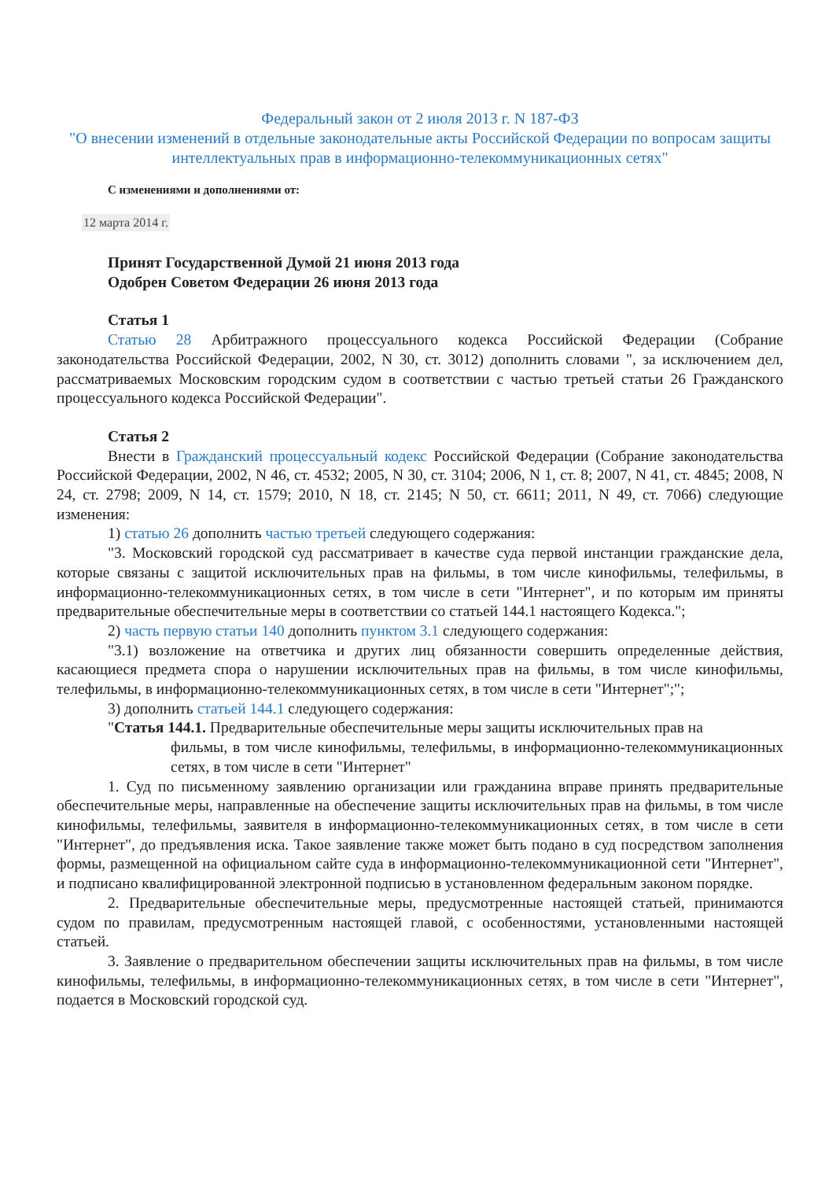Федеральный закон от 2 июля 2013 г. N 187-ФЗ
"О внесении изменений в отдельные законодательные акты Российской Федерации по вопросам защиты интеллектуальных прав в информационно-телекоммуникационных сетях"
С изменениями и дополнениями от:
12 марта 2014 г.
Принят Государственной Думой 21 июня 2013 года
Одобрен Советом Федерации 26 июня 2013 года
Статья 1
Статью 28 Арбитражного процессуального кодекса Российской Федерации (Собрание законодательства Российской Федерации, 2002, N 30, ст. 3012) дополнить словами ", за исключением дел, рассматриваемых Московским городским судом в соответствии с частью третьей статьи 26 Гражданского процессуального кодекса Российской Федерации".
Статья 2
Внести в Гражданский процессуальный кодекс Российской Федерации (Собрание законодательства Российской Федерации, 2002, N 46, ст. 4532; 2005, N 30, ст. 3104; 2006, N 1, ст. 8; 2007, N 41, ст. 4845; 2008, N 24, ст. 2798; 2009, N 14, ст. 1579; 2010, N 18, ст. 2145; N 50, ст. 6611; 2011, N 49, ст. 7066) следующие изменения:
1) статью 26 дополнить частью третьей следующего содержания:
"3. Московский городской суд рассматривает в качестве суда первой инстанции гражданские дела, которые связаны с защитой исключительных прав на фильмы, в том числе кинофильмы, телефильмы, в информационно-телекоммуникационных сетях, в том числе в сети "Интернет", и по которым им приняты предварительные обеспечительные меры в соответствии со статьей 144.1 настоящего Кодекса.";
2) часть первую статьи 140 дополнить пунктом 3.1 следующего содержания:
"3.1) возложение на ответчика и других лиц обязанности совершить определенные действия, касающиеся предмета спора о нарушении исключительных прав на фильмы, в том числе кинофильмы, телефильмы, в информационно-телекоммуникационных сетях, в том числе в сети "Интернет";";
3) дополнить статьей 144.1 следующего содержания:
"Статья 144.1. Предварительные обеспечительные меры защиты исключительных прав на
фильмы, в том числе кинофильмы, телефильмы, в информационно-телекоммуникационных сетях, в том числе в сети "Интернет"
1. Суд по письменному заявлению организации или гражданина вправе принять предварительные обеспечительные меры, направленные на обеспечение защиты исключительных прав на фильмы, в том числе кинофильмы, телефильмы, заявителя в информационно-телекоммуникационных сетях, в том числе в сети "Интернет", до предъявления иска. Такое заявление также может быть подано в суд посредством заполнения формы, размещенной на официальном сайте суда в информационно-телекоммуникационной сети "Интернет", и подписано квалифицированной электронной подписью в установленном федеральным законом порядке.
2. Предварительные обеспечительные меры, предусмотренные настоящей статьей, принимаются судом по правилам, предусмотренным настоящей главой, с особенностями, установленными настоящей статьей.
3. Заявление о предварительном обеспечении защиты исключительных прав на фильмы, в том числе кинофильмы, телефильмы, в информационно-телекоммуникационных сетях, в том числе в сети "Интернет", подается в Московский городской суд.